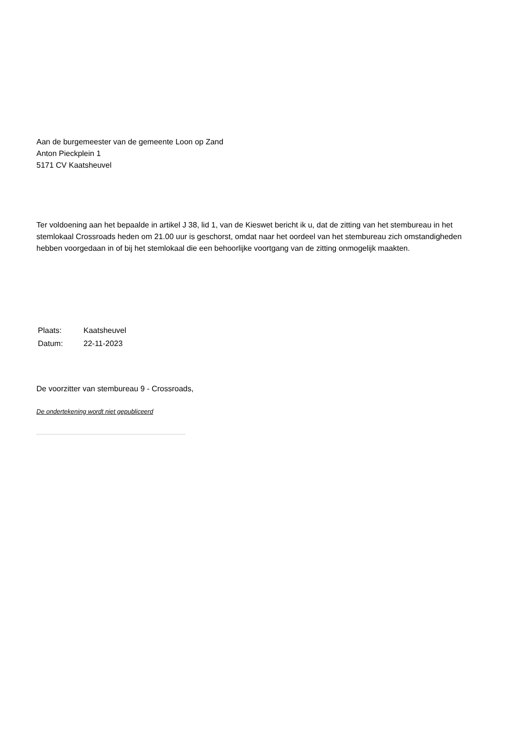Aan de burgemeester van de gemeente Loon op Zand
Anton Pieckplein 1
5171 CV Kaatsheuvel
Ter voldoening aan het bepaalde in artikel J 38, lid 1, van de Kieswet bericht ik u, dat de zitting van het stembureau in het stemlokaal Crossroads heden om 21.00 uur is geschorst, omdat naar het oordeel van het stembureau zich omstandigheden hebben voorgedaan in of bij het stemlokaal die een behoorlijke voortgang van de zitting onmogelijk maakten.
| Plaats: | Kaatsheuvel |
| Datum: | 22-11-2023 |
De voorzitter van stembureau 9 - Crossroads,
De ondertekening wordt niet gepubliceerd